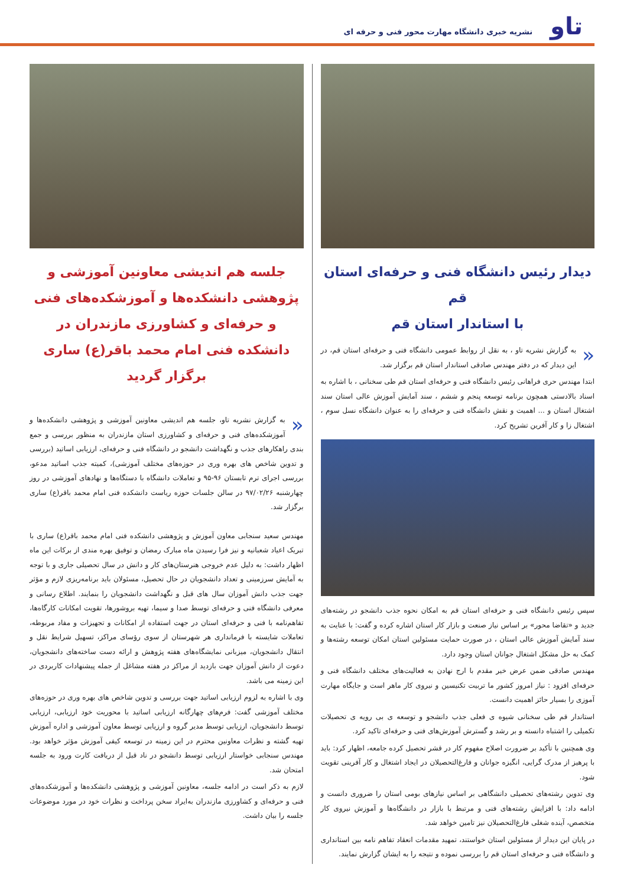تاو
نشریه خبری دانشگاه مهارت محور فنی و حرفه ای
دیدار رئیس دانشگاه فنی و حرفه‌ای استان قم
با استاندار استان قم
« به گزارش نشریه تاو ، به نقل از روابط عمومی دانشگاه فنی و حرفه‌ای استان قم، در این دیدار که در دفتر مهندس صادقی استاندار استان قم برگزار شد.
ابتدا مهندس حری فراهانی رئیس دانشگاه فنی و حرفه‌ای استان قم طی سخنانی ، با اشاره به اسناد بالادستی همچون برنامه توسعه پنجم و ششم ، سند آمایش آموزش عالی استان سند اشتغال استان و ... اهمیت و نقش دانشگاه فنی و حرفه‌ای را به عنوان دانشگاه نسل سوم ، اشتغال زا و کار آفرین تشریح کرد.
سپس رئیس دانشگاه فنی و حرفه‌ای استان قم به امکان نحوه جذب دانشجو در رشته‌های جدید و «تقاضا محور» بر اساس نیاز صنعت و بازار کار استان اشاره کرده و گفت: با عنایت به سند آمایش آموزش عالی استان ، در صورت حمایت مسئولین استان امکان توسعه رشته‌ها و کمک به حل مشکل اشتغال جوانان استان وجود دارد.
مهندس صادقی ضمن عرض خیر مقدم با ارج نهادن به فعالیت‌های مختلف دانشگاه فنی و حرفه‌ای افزود : نیاز امروز کشور ما تربیت تکنیسین و نیروی کار ماهر است و جایگاه مهارت آموزی را بسیار حائز اهمیت دانست.
استاندار قم طی سخنانی شیوه ی فعلی جذب دانشجو و توسعه ی بی رویه ی تحصیلات تکمیلی را اشتباه دانسته و بر رشد و گسترش آموزش‌های فنی و حرفه‌ای تاکید کرد.
وی همچنین با تأکید بر ضرورت اصلاح مفهوم کار در قشر تحصیل کرده جامعه، اظهار کرد: باید با پرهیز از مدرک گرایی، انگیزه جوانان و فارغ‌التحصیلان در ایجاد اشتغال و کار آفرینی تقویت شود.
وی تدوین رشته‌های تحصیلی دانشگاهی بر اساس نیازهای بومی استان را ضروری دانست و ادامه داد: با افزایش رشته‌های فنی و مرتبط با بازار در دانشگاه‌ها و آموزش نیروی کار متخصص، آینده شغلی فارغ‌التحصیلان نیز تامین خواهد شد.
در پایان این دیدار از مسئولین استان خواستند، تمهید مقدمات انعقاد تفاهم نامه بین استانداری و دانشگاه فنی و حرفه‌ای استان قم را بررسی نموده و نتیجه را به ایشان گزارش نمایند.
جلسه هم اندیشی معاونین آموزشی و پژوهشی دانشکده‌ها و آموزشکده‌های فنی و حرفه‌ای و کشاورزی مازندران در دانشکده فنی امام محمد باقر(ع) ساری برگزار گردید
« به گزارش نشریه تاو، جلسه هم اندیشی معاونین آموزشی و پژوهشی دانشکده‌ها و آموزشکده‌های فنی و حرفه‌ای و کشاورزی استان مازندران به منظور بررسی و جمع بندی راهکارهای جذب و نگهداشت دانشجو در دانشگاه فنی و حرفه‌ای، ارزیابی اساتید (بررسی و تدوین شاخص های بهره وری در حوزه‌های مختلف آموزشی)، کمیته جذب اساتید مدعو، بررسی اجرای ترم تابستان ۹۶-۹۵ و تعاملات دانشگاه با دستگاه‌ها و نهادهای آموزشی در روز چهارشنبه ۹۷/۰۲/۲۶ در سالن جلسات حوزه ریاست دانشکده فنی امام محمد باقر(ع) ساری برگزار شد.
مهندس سعید سنجابی معاون آموزش و پژوهشی دانشکده فنی امام محمد باقر(ع) ساری با تبریک اعیاد شعبانیه و نیز فرا رسیدن ماه مبارک رمضان و توفیق بهره مندی از برکات این ماه اظهار داشت: به دلیل عدم خروجی هنرستان‌های کار و دانش در سال تحصیلی جاری و با توجه به آمایش سرزمینی و تعداد دانشجویان در حال تحصیل، مسئولان باید برنامه‌ریزی لازم و مؤثر جهت جذب دانش آموزان سال های قبل و نگهداشت دانشجویان را بنمایند. اطلاع رسانی و معرفی دانشگاه فنی و حرفه‌ای توسط صدا و سیما، تهیه بروشورها، تقویت امکانات کارگاه‌ها، تفاهم‌نامه با فنی و حرفه‌ای استان در جهت استفاده از امکانات و تجهیزات و مفاد مربوطه، تعاملات شایسته با فرمانداری هر شهرستان از سوی رؤسای مراکز، تسهیل شرایط نقل و انتقال دانشجویان، میزبانی نمایشگاه‌های هفته پژوهش و ارائه دست ساخته‌های دانشجویان، دعوت از دانش آموزان جهت بازدید از مراکز در هفته مشاغل از جمله پیشنهادات کاربردی در این زمینه می باشد.
وی با اشاره به لزوم ارزیابی اساتید جهت بررسی و تدوین شاخص های بهره وری در حوزه‌های مختلف آموزشی گفت: فرم‌های چهارگانه ارزیابی اساتید با محوریت خود ارزیابی، ارزیابی توسط دانشجویان، ارزیابی توسط مدیر گروه و ارزیابی توسط معاون آموزشی و اداره آموزش تهیه گشته و نظرات معاونین محترم در این زمینه در توسعه کیفی آموزش مؤثر خواهد بود. مهندس سنجابی خواستار ارزیابی توسط دانشجو در ناد قبل از دریافت کارت ورود به جلسه امتحان شد.
لازم به ذکر است در ادامه جلسه، معاونین آموزشی و پژوهشی دانشکده‌ها و آموزشکده‌های فنی و حرفه‌ای و کشاورزی مازندران به‌ایراد سخن پرداخت و نظرات خود در مورد موضوعات جلسه را بیان داشت.